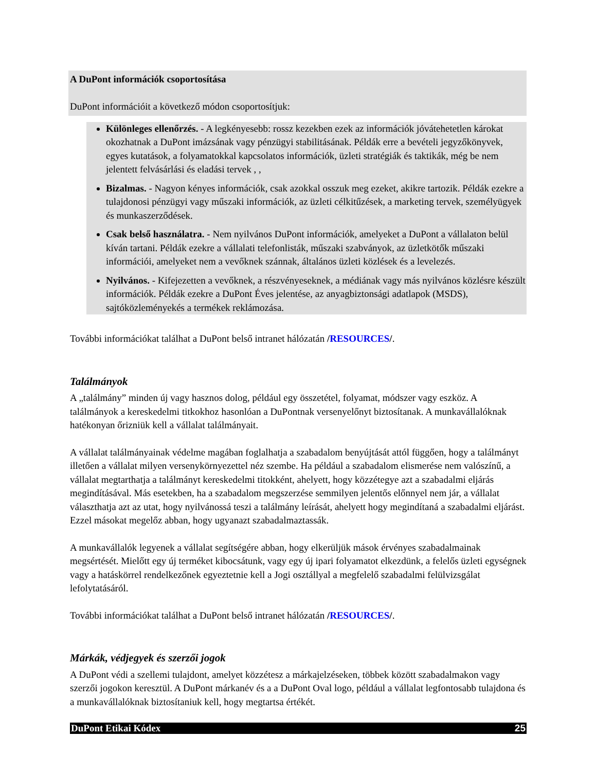A DuPont információk csoportosítása
DuPont információit a következő módon csoportosítjuk:
Különleges ellenőrzés. - A legkényesebb: rossz kezekben ezek az információk jóvátehetetlen károkat okozhatnak a DuPont imázsának vagy pénzügyi stabilitásának. Példák erre a bevételi jegyzőkönyvek, egyes kutatások, a folyamatokkal kapcsolatos információk, üzleti stratégiák és taktikák, még be nem jelentett felvásárlási és eladási tervek , ,
Bizalmas. - Nagyon kényes információk, csak azokkal osszuk meg ezeket, akikre tartozik. Példák ezekre a tulajdonosi pénzügyi vagy műszaki információk, az üzleti célkitűzések, a marketing tervek, személyügyek és munkaszerződések.
Csak belső használatra. - Nem nyilvános DuPont információk, amelyeket a DuPont a vállalaton belül kíván tartani. Példák ezekre a vállalati telefonlisták, műszaki szabványok, az üzletkötők műszaki információi, amelyeket nem a vevőknek szánnak, általános üzleti közlések és a levelezés.
Nyilvános. - Kifejezetten a vevőknek, a részvényeseknek, a médiának vagy más nyilvános közlésre készült információk. Példák ezekre a DuPont Éves jelentése, az anyagbiztonsági adatlapok (MSDS), sajtóközleményekés a termékek reklámozása.
További információkat találhat a DuPont belső intranet hálózatán /RESOURCES/.
Találmányok
A „találmány” minden új vagy hasznos dolog, például egy összetétel, folyamat, módszer vagy eszköz. A találmányok a kereskedelmi titkokhoz hasonlóan a DuPontnak versenyelőnyt biztosítanak. A munkavállalóknak hatékonyan őrizniük kell a vállalat találmányait.
A vállalat találmányainak védelme magában foglalhatja a szabadalom benyújtását attól függően, hogy a találmányt illetően a vállalat milyen versenykörnyezettel néz szembe. Ha például a szabadalom elismerése nem valószínű, a vállalat megtarthatja a találmányt kereskedelmi titokként, ahelyett, hogy közzétegye azt a szabadalmi eljárás megindításával. Más esetekben, ha a szabadalom megszerzése semmilyen jelentős előnnyel nem jár, a vállalat választhatja azt az utat, hogy nyilvánossá teszi a találmány leírását, ahelyett hogy megindítaná a szabadalmi eljárást. Ezzel másokat megelőz abban, hogy ugyanazt szabadalmaztassák.
A munkavállalók legyenek a vállalat segítségére abban, hogy elkerüljük mások érvényes szabadalmainak megsértését. Mielőtt egy új terméket kibocsátunk, vagy egy új ipari folyamatot elkezdünk, a felelős üzleti egységnek vagy a hatáskörrel rendelkezőnek egyeztetnie kell a Jogi osztállyal a megfelelő szabadalmi felülvizsgálat lefolytatásáról.
További információkat találhat a DuPont belső intranet hálózatán /RESOURCES/.
Márkák, védjegyek és szerzői jogok
A DuPont védi a szellemi tulajdont, amelyet közzétesz a márkajelzéseken, többek között szabadalmakon vagy szerzői jogokon keresztül. A DuPont márkanév és a a DuPont Oval logo, például a vállalat legfontosabb tulajdona és a munkavállalóknak biztosítaniuk kell, hogy megtartsa értékét.
DuPont Etikai Kódex 25